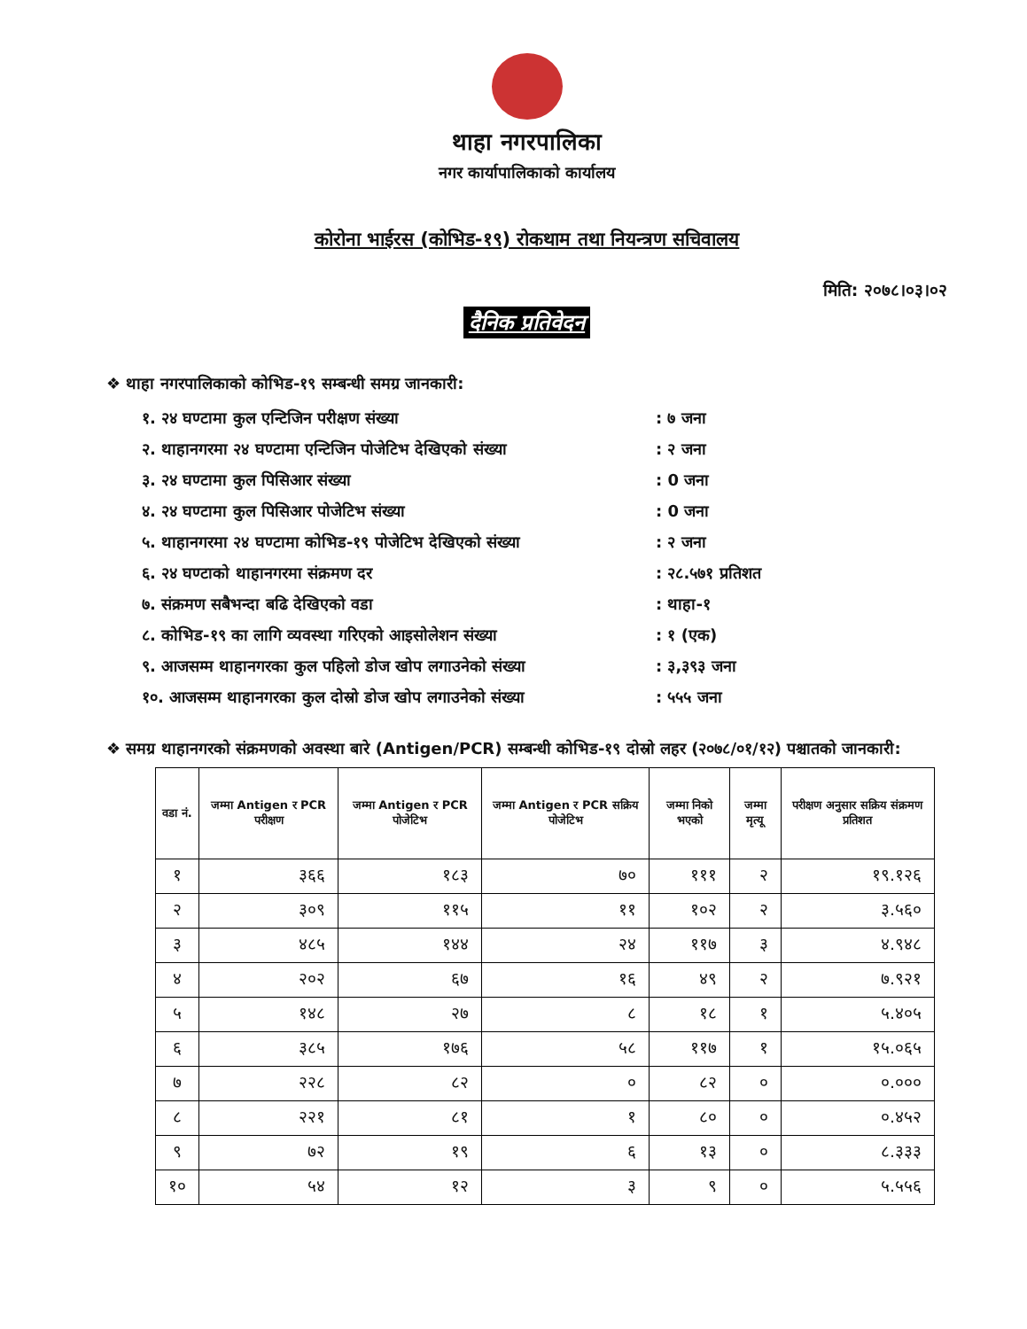थाहा नगरपालिका
नगर कार्यापालिकाको कार्यालय
कोरोना भाईरस (कोभिड-१९) रोकथाम तथा नियन्त्रण सचिवालय
मिति: २०७८।०३।०२
दैनिक प्रतिवेदन
❖ थाहा नगरपालिकाको कोभिड-१९ सम्बन्धी समग्र जानकारी:
१. २४ घण्टामा कुल एन्टिजिन परीक्षण संख्या : ७ जना
२. थाहानगरमा २४ घण्टामा एन्टिजिन पोजेटिभ देखिएको संख्या
: २ जना
३. २४ घण्टामा कुल पिसिआर संख्या : 0 जना
४. २४ घण्टामा कुल पिसिआर पोजेटिभ संख्या : 0 जना
५. थाहानगरमा २४ घण्टामा कोभिड-१९ पोजेटिभ देखिएको संख्या
: २ जना
६. २४ घण्टाको थाहानगरमा संक्रमण दर : २८.५७१ प्रतिशत
७. संक्रमण सबैभन्दा बढि देखिएको वडा : थाहा-१
८. कोभिड-१९ का लागि व्यवस्था गरिएको आइसोलेशन संख्या : १ (एक)
९. आजसम्म थाहानगरका कुल पहिलो डोज खोप लगाउनेको संख्या : ३,३९३ जना
१०. आजसम्म थाहानगरका कुल दोस्रो डोज खोप लगाउनेको संख्या
: ५५५ जना
❖ समग्र थाहानगरको संक्रमणको अवस्था बारे (Antigen/PCR) सम्बन्धी कोभिड-१९ दोस्रो लहर (२०७८/०१/१२) पश्चातको जानकारी:
| वडा नं. | जम्मा Antigen र PCR परीक्षण | जम्मा Antigen र PCR पोजेटिभ | जम्मा Antigen र PCR सक्रिय पोजेटिभ | जम्मा निको भएको | जम्मा मृत्यू | परीक्षण अनुसार सक्रिय संक्रमण प्रतिशत |
| --- | --- | --- | --- | --- | --- | --- |
| १ | ३६६ | १८३ | ७० | १११ | २ | १९.१२६ |
| २ | ३०९ | ११५ | ११ | १०२ | २ | ३.५६० |
| ३ | ४८५ | १४४ | २४ | ११७ | ३ | ४.९४८ |
| ४ | २०२ | ६७ | १६ | ४९ | २ | ७.९२१ |
| ५ | १४८ | २७ | ८ | १८ | १ | ५.४०५ |
| ६ | ३८५ | १७६ | ५८ | ११७ | १ | १५.०६५ |
| ७ | २२८ | ८२ | ० | ८२ | ० | ०.००० |
| ८ | २२१ | ८१ | १ | ८० | ० | ०.४५२ |
| ९ | ७२ | १९ | ६ | १३ | ० | ८.३३३ |
| १० | ५४ | १२ | ३ | ९ | ० | ५.५५६ |